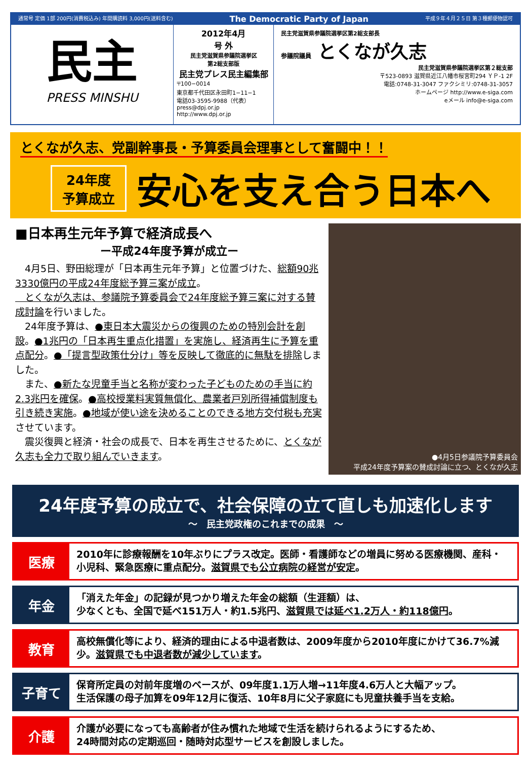通常号 定価 1部 200円(消費税込み) 年間購読料 3,000円(送料含む) The Democratic Party of Japan 平成９年４月２５日 第３種郵便物認可
民主
PRESS MINSHU
2012年4月
号 外
民主党滋賀県参議院選挙区
第2総支部版
民主党プレス民主編集部
〒100−0014
東京都千代田区永田町1−11−1
電話03-3595-9988（代表）
press@dpj.or.jp
http://www.dpj.or.jp
民主党滋賀県参議院選挙区第2総支部長
参議院議員 とくなが久志
民主党滋賀県参議院選挙区第２総支部
〒523-0893 滋賀県近江八幡市桜宮町294 ＹＰ-1 2F
電話:0748-31-3047 ファクシミリ:0748-31-3057
ホームページ http://www.e-siga.com
eメール info@e-siga.com
とくなが久志、党副幹事長・予算委員会理事として奮闘中！！
24年度
予算成立
安心を支え合う日本へ
■日本再生元年予算で経済成長へ
ー平成24年度予算が成立ー
　4月5日、野田総理が「日本再生元年予算」と位置づけた、総額90兆3330億円の平成24年度総予算三案が成立。
　とくなが久志は、参議院予算委員会で24年度総予算三案に対する賛成討論を行いました。
　24年度予算は、●東日本大震災からの復興のための特別会計を創設。●1兆円の「日本再生重点化措置」を実施し、経済再生に予算を重点配分。●「提言型政策仕分け」等を反映して徹底的に無駄を排除しました。
　また、●新たな児童手当と名称が変わった子どものための手当に約2.3兆円を確保。●高校授業料実質無償化、農業者戸別所得補償制度も引き続き実施。●地域が使い途を決めることのできる地方交付税も充実させています。
　震災復興と経済・社会の成長で、日本を再生させるために、とくなが久志も全力で取り組んでいきます。
●4月5日参議院予算委員会
平成24年度予算案の賛成討論に立つ、とくなが久志
24年度予算の成立で、社会保障の立て直しも加速化します
〜　民主党政権のこれまでの成果　〜
医療
2010年に診療報酬を10年ぶりにプラス改定。医師・看護師などの増員に努める医療機関、産科・小児科、緊急医療に重点配分。滋賀県でも公立病院の経営が安定。
年金
「消えた年金」の記録が見つかり増えた年金の総額（生涯額）は、
少なくとも、全国で延べ151万人・約1.5兆円、滋賀県では延べ1.2万人・約118億円。
教育
高校無償化等により、経済的理由による中退者数は、2009年度から2010年度にかけて36.7%減少。滋賀県でも中退者数が減少しています。
子育て
保育所定員の対前年度増のベースが、09年度1.1万人増→11年度4.6万人と大幅アップ。
生活保護の母子加算を09年12月に復活、10年8月に父子家庭にも児童扶養手当を支給。
介護
介護が必要になっても高齢者が住み慣れた地域で生活を続けられるようにするため、
24時間対応の定期巡回・随時対応型サービスを創設しました。